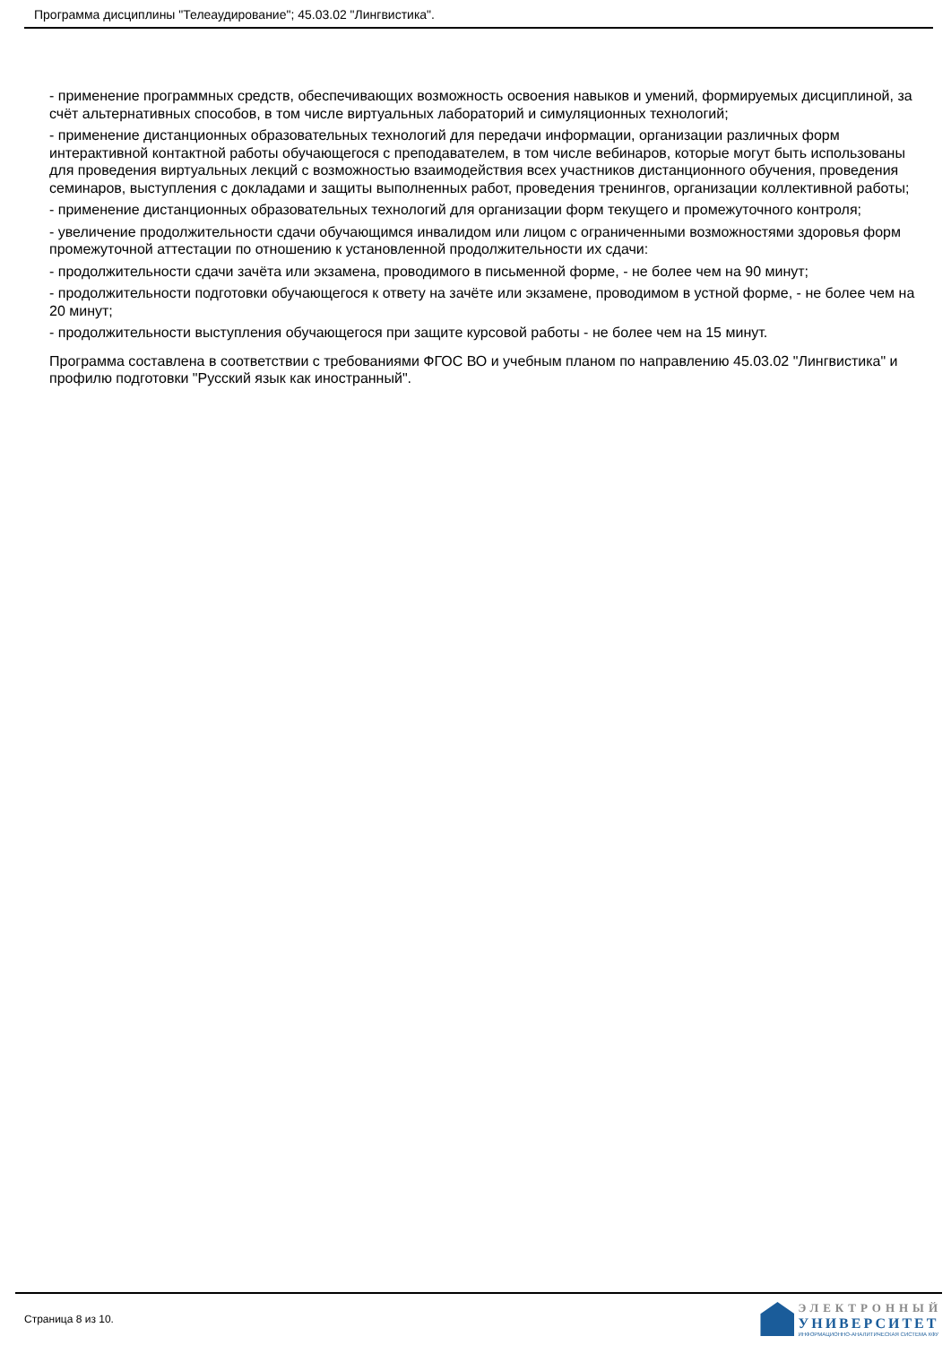Программа дисциплины "Телеаудирование"; 45.03.02 "Лингвистика".
- применение программных средств, обеспечивающих возможность освоения навыков и умений, формируемых дисциплиной, за счёт альтернативных способов, в том числе виртуальных лабораторий и симуляционных технологий;
- применение дистанционных образовательных технологий для передачи информации, организации различных форм интерактивной контактной работы обучающегося с преподавателем, в том числе вебинаров, которые могут быть использованы для проведения виртуальных лекций с возможностью взаимодействия всех участников дистанционного обучения, проведения семинаров, выступления с докладами и защиты выполненных работ, проведения тренингов, организации коллективной работы;
- применение дистанционных образовательных технологий для организации форм текущего и промежуточного контроля;
- увеличение продолжительности сдачи обучающимся инвалидом или лицом с ограниченными возможностями здоровья форм промежуточной аттестации по отношению к установленной продолжительности их сдачи:
- продолжительности сдачи зачёта или экзамена, проводимого в письменной форме, - не более чем на 90 минут;
- продолжительности подготовки обучающегося к ответу на зачёте или экзамене, проводимом в устной форме, - не более чем на 20 минут;
- продолжительности выступления обучающегося при защите курсовой работы - не более чем на 15 минут.
Программа составлена в соответствии с требованиями ФГОС ВО и учебным планом по направлению 45.03.02 "Лингвистика" и профилю подготовки "Русский язык как иностранный".
Страница 8 из 10.
ЭЛЕКТРОННЫЙ
УНИВЕРСИТЕТ
ИНФОРМАЦИОННО-АНАЛИТИЧЕСКАЯ СИСТЕМА КФУ